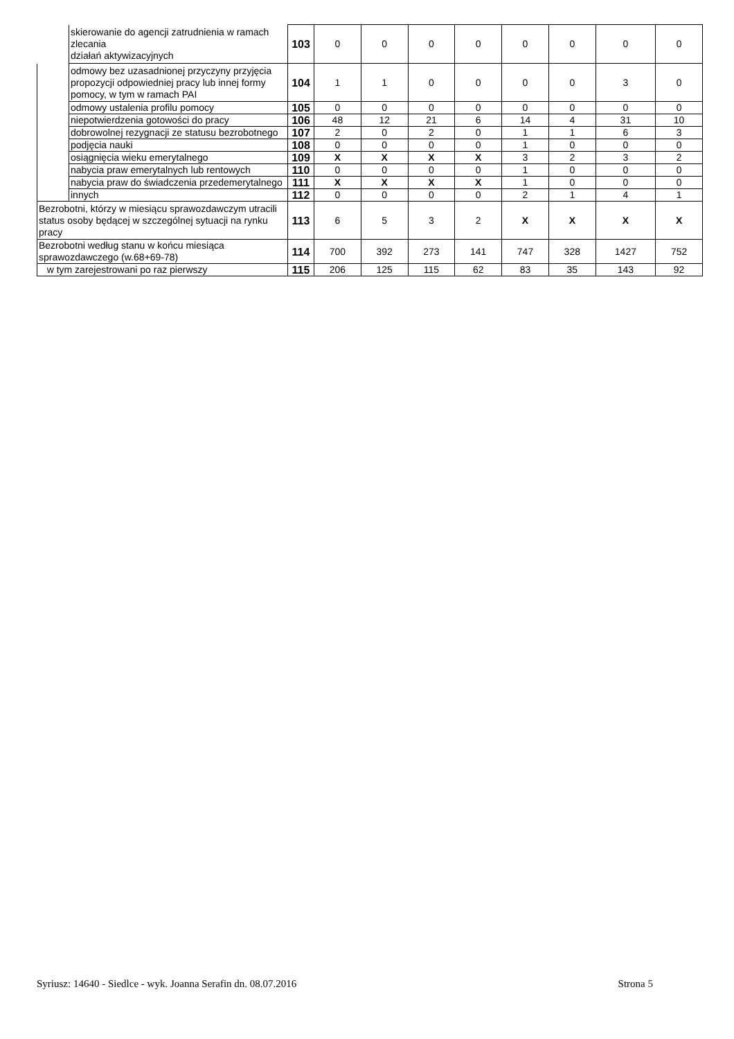| | skierowanie do agencji zatrudnienia w ramach zlecania działań aktywizacyjnych | 103 | 0 | 0 | 0 | 0 | 0 | 0 | 0 | 0 |
| | odmowy bez uzasadnionej przyczyny przyjęcia propozycji odpowiedniej pracy lub innej formy pomocy, w tym w ramach PAI | 104 | 1 | 1 | 0 | 0 | 0 | 0 | 3 | 0 |
| | odmowy ustalenia profilu pomocy | 105 | 0 | 0 | 0 | 0 | 0 | 0 | 0 | 0 |
| | niepotwierdzenia gotowości do pracy | 106 | 48 | 12 | 21 | 6 | 14 | 4 | 31 | 10 |
| | dobrowolnej rezygnacji ze statusu bezrobotnego | 107 | 2 | 0 | 2 | 0 | 1 | 1 | 6 | 3 |
| | podjęcia nauki | 108 | 0 | 0 | 0 | 0 | 1 | 0 | 0 | 0 |
| | osiągnięcia wieku emerytalnego | 109 | X | X | X | X | 3 | 2 | 3 | 2 |
| | nabycia praw emerytalnych lub rentowych | 110 | 0 | 0 | 0 | 0 | 1 | 0 | 0 | 0 |
| | nabycia praw do świadczenia przedemerytalnego | 111 | X | X | X | X | 1 | 0 | 0 | 0 |
| | innych | 112 | 0 | 0 | 0 | 0 | 2 | 1 | 4 | 1 |
| Bezrobotni, którzy w miesiącu sprawozdawczym utracili status osoby będącej w szczególnej sytuacji na rynku pracy | | 113 | 6 | 5 | 3 | 2 | X | X | X | X |
| Bezrobotni według stanu w końcu miesiąca sprawozdawczego (w.68+69-78) | | 114 | 700 | 392 | 273 | 141 | 747 | 328 | 1427 | 752 |
| w tym zarejestrowani po raz pierwszy | | 115 | 206 | 125 | 115 | 62 | 83 | 35 | 143 | 92 |
Syriusz: 14640 - Siedlce - wyk. Joanna Serafin dn. 08.07.2016 Strona 5